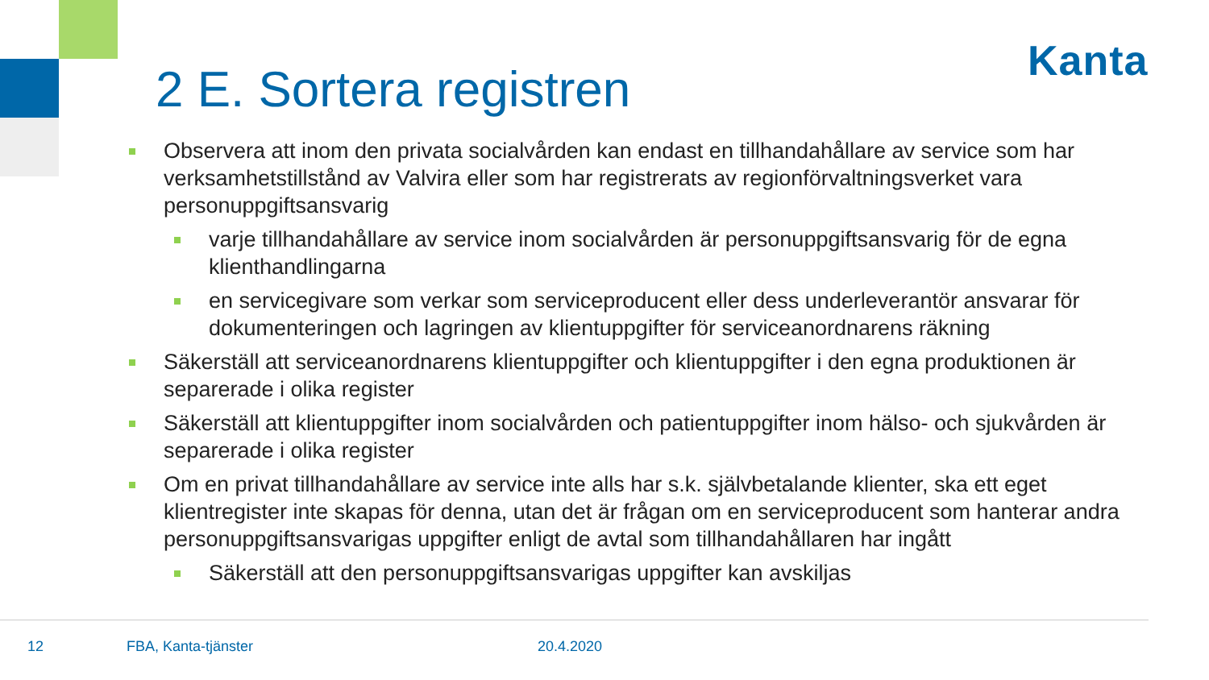Kanta
2 E. Sortera registren
Observera att inom den privata socialvården kan endast en tillhandahållare av service som har verksamhetstillstånd av Valvira eller som har registrerats av regionförvaltningsverket vara personuppgiftsansvarig
varje tillhandahållare av service inom socialvården är personuppgiftsansvarig för de egna klienthandlingarna
en servicegivare som verkar som serviceproducent eller dess underleverantör ansvarar för dokumenteringen och lagringen av klientuppgifter för serviceanordnarens räkning
Säkerställ att serviceanordnarens klientuppgifter och klientuppgifter i den egna produktionen är separerade i olika register
Säkerställ att klientuppgifter inom socialvården och patientuppgifter inom hälso- och sjukvården är separerade i olika register
Om en privat tillhandahållare av service inte alls har s.k. självbetalande klienter, ska ett eget klientregister inte skapas för denna, utan det är frågan om en serviceproducent som hanterar andra personuppgiftsansvarigas uppgifter enligt de avtal som tillhandahållaren har ingått
Säkerställ att den personuppgiftsansvarigas uppgifter kan avskiljas
12 FBA, Kanta-tjänster 20.4.2020